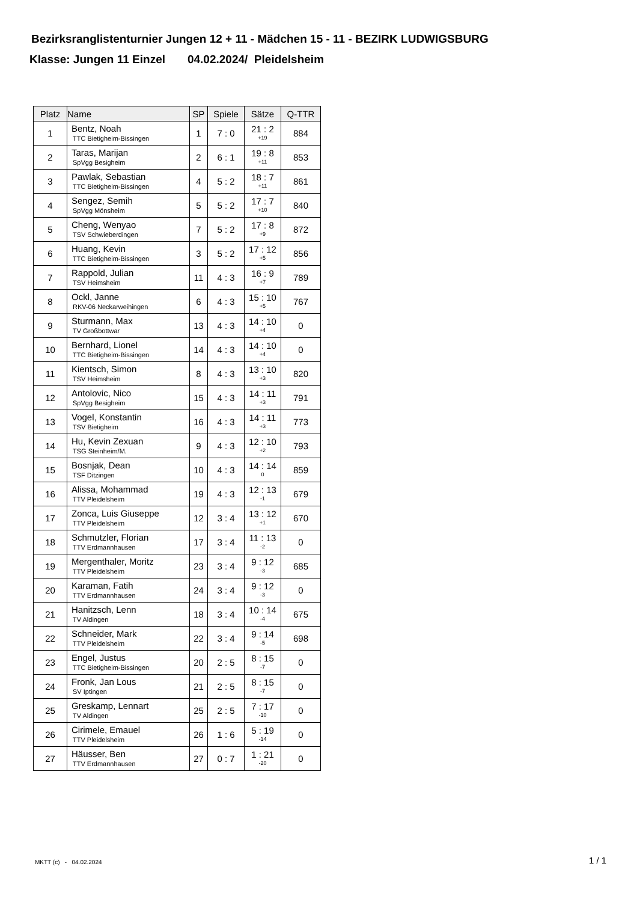Bezirksranglistenturnier Jungen 12 + 11 - Mädchen 15 - 11 - BEZIRK LUDWIGSBURG
Klasse: Jungen 11 Einzel 04.02.2024/ Pleidelsheim
| Platz | Name | SP | Spiele | Sätze | Q-TTR |
| --- | --- | --- | --- | --- | --- |
| 1 | Bentz, Noah TTC Bietigheim-Bissingen | 1 | 7 : 0 | 21 : 2 +19 | 884 |
| 2 | Taras, Marijan SpVgg Besigheim | 2 | 6 : 1 | 19 : 8 +11 | 853 |
| 3 | Pawlak, Sebastian TTC Bietigheim-Bissingen | 4 | 5 : 2 | 18 : 7 +11 | 861 |
| 4 | Sengez, Semih SpVgg Mönsheim | 5 | 5 : 2 | 17 : 7 +10 | 840 |
| 5 | Cheng, Wenyao TSV Schwieberdingen | 7 | 5 : 2 | 17 : 8 +9 | 872 |
| 6 | Huang, Kevin TTC Bietigheim-Bissingen | 3 | 5 : 2 | 17 : 12 +5 | 856 |
| 7 | Rappold, Julian TSV Heimsheim | 11 | 4 : 3 | 16 : 9 +7 | 789 |
| 8 | Ockl, Janne RKV-06 Neckarweihingen | 6 | 4 : 3 | 15 : 10 +5 | 767 |
| 9 | Sturmann, Max TV Großbottwar | 13 | 4 : 3 | 14 : 10 +4 | 0 |
| 10 | Bernhard, Lionel TTC Bietigheim-Bissingen | 14 | 4 : 3 | 14 : 10 +4 | 0 |
| 11 | Kientsch, Simon TSV Heimsheim | 8 | 4 : 3 | 13 : 10 +3 | 820 |
| 12 | Antolovic, Nico SpVgg Besigheim | 15 | 4 : 3 | 14 : 11 +3 | 791 |
| 13 | Vogel, Konstantin TSV Bietigheim | 16 | 4 : 3 | 14 : 11 +3 | 773 |
| 14 | Hu, Kevin Zexuan TSG Steinheim/M. | 9 | 4 : 3 | 12 : 10 +2 | 793 |
| 15 | Bosnjak, Dean TSF Ditzingen | 10 | 4 : 3 | 14 : 14 0 | 859 |
| 16 | Alissa, Mohammad TTV Pleidelsheim | 19 | 4 : 3 | 12 : 13 -1 | 679 |
| 17 | Zonca, Luis Giuseppe TTV Pleidelsheim | 12 | 3 : 4 | 13 : 12 +1 | 670 |
| 18 | Schmutzler, Florian TTV Erdmannhausen | 17 | 3 : 4 | 11 : 13 -2 | 0 |
| 19 | Mergenthaler, Moritz TTV Pleidelsheim | 23 | 3 : 4 | 9 : 12 -3 | 685 |
| 20 | Karaman, Fatih TTV Erdmannhausen | 24 | 3 : 4 | 9 : 12 -3 | 0 |
| 21 | Hanitzsch, Lenn TV Aldingen | 18 | 3 : 4 | 10 : 14 -4 | 675 |
| 22 | Schneider, Mark TTV Pleidelsheim | 22 | 3 : 4 | 9 : 14 -5 | 698 |
| 23 | Engel, Justus TTC Bietigheim-Bissingen | 20 | 2 : 5 | 8 : 15 -7 | 0 |
| 24 | Fronk, Jan Lous SV Iptingen | 21 | 2 : 5 | 8 : 15 -7 | 0 |
| 25 | Greskamp, Lennart TV Aldingen | 25 | 2 : 5 | 7 : 17 -10 | 0 |
| 26 | Cirimele, Emauel TTV Pleidelsheim | 26 | 1 : 6 | 5 : 19 -14 | 0 |
| 27 | Häusser, Ben TTV Erdmannhausen | 27 | 0 : 7 | 1 : 21 -20 | 0 |
MKTT (c) - 04.02.2024 1 / 1